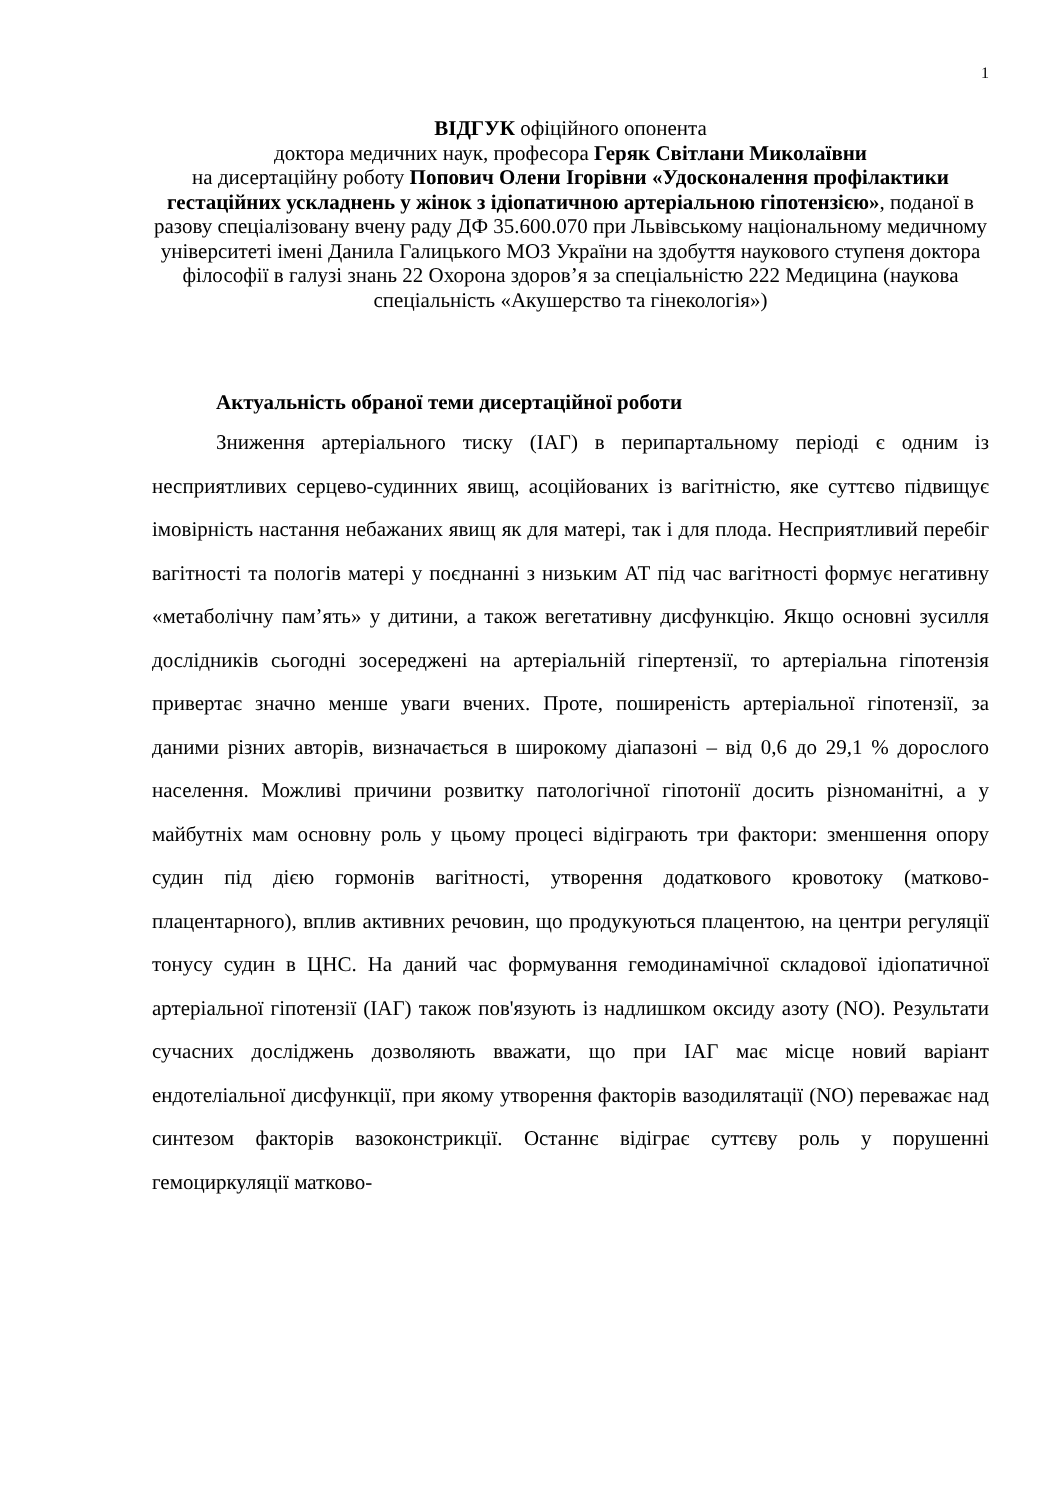1
ВІДГУК офіційного опонента
доктора медичних наук, професора Геряк Світлани Миколаївни
на дисертаційну роботу Попович Олени Ігорівни «Удосконалення профілактики гестаційних ускладнень у жінок з ідіопатичною артеріальною гіпотензією», поданої в разову спеціалізовану вчену раду ДФ 35.600.070 при Львівському національному медичному університеті імені Данила Галицького МОЗ України на здобуття наукового ступеня доктора філософії в галузі знань 22 Охорона здоров’я за спеціальністю 222 Медицина (наукова спеціальність «Акушерство та гінекологія»)
Актуальність обраної теми дисертаційної роботи
Зниження артеріального тиску (ІАГ) в перипартальному періоді є одним із несприятливих серцево-судинних явищ, асоційованих із вагітністю, яке суттєво підвищує імовірність настання небажаних явищ як для матері, так і для плода. Несприятливий перебіг вагітності та пологів матері у поєднанні з низьким АТ під час вагітності формує негативну «метаболічну пам’ять» у дитини, а також вегетативну дисфункцію. Якщо основні зусилля дослідників сьогодні зосереджені на артеріальній гіпертензії, то артеріальна гіпотензія привертає значно менше уваги вчених. Проте, поширеність артеріальної гіпотензії, за даними різних авторів, визначається в широкому діапазоні – від 0,6 до 29,1 % дорослого населення. Можливі причини розвитку патологічної гіпотонії досить різноманітні, а у майбутніх мам основну роль у цьому процесі відіграють три фактори: зменшення опору судин під дією гормонів вагітності, утворення додаткового кровотоку (матково-плацентарного), вплив активних речовин, що продукуються плацентою, на центри регуляції тонусу судин в ЦНС. На даний час формування гемодинамічної складової ідіопатичної артеріальної гіпотензії (ІАГ) також пов'язують із надлишком оксиду азоту (NO). Результати сучасних досліджень дозволяють вважати, що при ІАГ має місце новий варіант ендотеліальної дисфункції, при якому утворення факторів вазодилятації (NO) переважає над синтезом факторів вазоконстрикції. Останнє відіграє суттєву роль у порушенні гемоциркуляції матково-